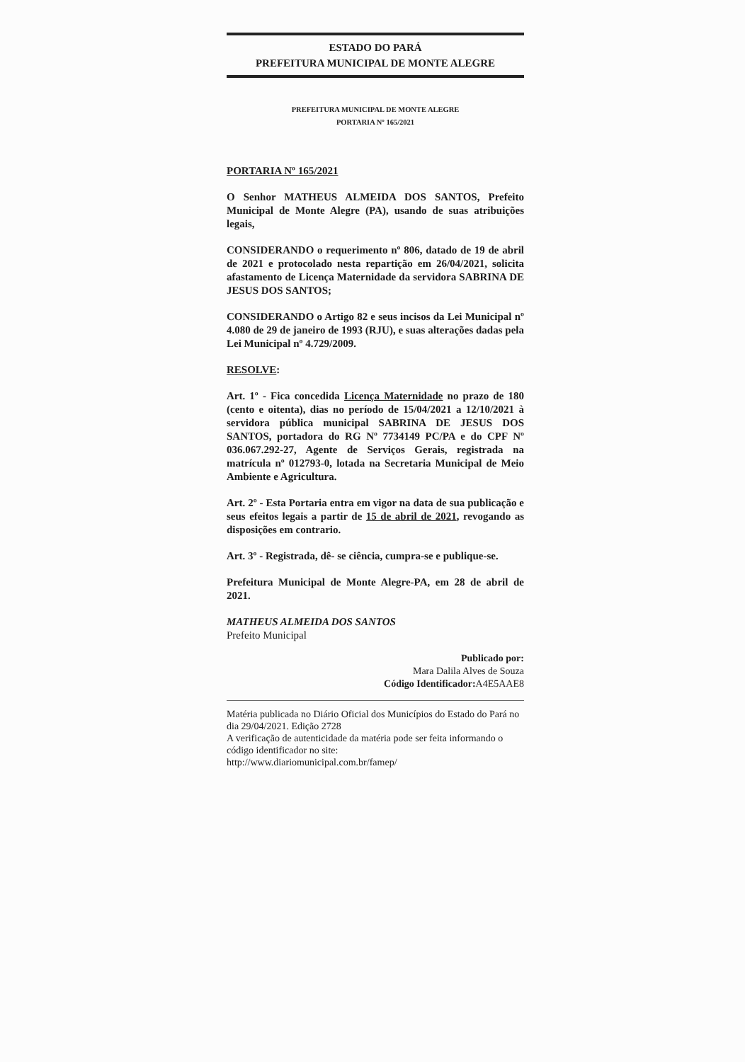ESTADO DO PARÁ
PREFEITURA MUNICIPAL DE MONTE ALEGRE
PREFEITURA MUNICIPAL DE MONTE ALEGRE
PORTARIA Nº 165/2021
PORTARIA Nº 165/2021
O Senhor MATHEUS ALMEIDA DOS SANTOS, Prefeito Municipal de Monte Alegre (PA), usando de suas atribuições legais,
CONSIDERANDO o requerimento nº 806, datado de 19 de abril de 2021 e protocolado nesta repartição em 26/04/2021, solicita afastamento de Licença Maternidade da servidora SABRINA DE JESUS DOS SANTOS;
CONSIDERANDO o Artigo 82 e seus incisos da Lei Municipal nº 4.080 de 29 de janeiro de 1993 (RJU), e suas alterações dadas pela Lei Municipal nº 4.729/2009.
RESOLVE:
Art. 1º - Fica concedida Licença Maternidade no prazo de 180 (cento e oitenta), dias no período de 15/04/2021 a 12/10/2021 à servidora pública municipal SABRINA DE JESUS DOS SANTOS, portadora do RG Nº 7734149 PC/PA e do CPF Nº 036.067.292-27, Agente de Serviços Gerais, registrada na matrícula nº 012793-0, lotada na Secretaria Municipal de Meio Ambiente e Agricultura.
Art. 2º - Esta Portaria entra em vigor na data de sua publicação e seus efeitos legais a partir de 15 de abril de 2021, revogando as disposições em contrario.
Art. 3º - Registrada, dê- se ciência, cumpra-se e publique-se.
Prefeitura Municipal de Monte Alegre-PA, em 28 de abril de 2021.
MATHEUS ALMEIDA DOS SANTOS
Prefeito Municipal
Publicado por:
Mara Dalila Alves de Souza
Código Identificador: A4E5AAE8
Matéria publicada no Diário Oficial dos Municípios do Estado do Pará no dia 29/04/2021. Edição 2728
A verificação de autenticidade da matéria pode ser feita informando o código identificador no site:
http://www.diariomunicipal.com.br/famep/